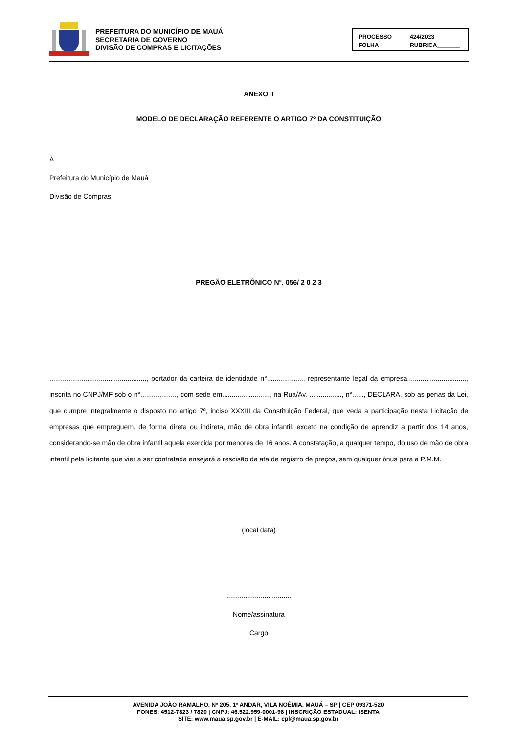PREFEITURA DO MUNICÍPIO DE MAUÁ
SECRETARIA DE GOVERNO
DIVISÃO DE COMPRAS E LICITAÇÕES
PROCESSO 424/2023 FOLHA RUBRICA_______
ANEXO II
MODELO DE DECLARAÇÃO REFERENTE O ARTIGO 7º DA CONSTITUIÇÃO
À
Prefeitura do Município de Mauá
Divisão de Compras
PREGÃO ELETRÔNICO N°. 056/ 2 0 2 3
..................................................., portador da carteira de identidade n°..................., representante legal da empresa..............................., inscrita no CNPJ/MF sob o n°..................., com sede em........................., na Rua/Av. ................., n°......, DECLARA, sob as penas da Lei, que cumpre integralmente o disposto no artigo 7º, inciso XXXIII da Constituição Federal, que veda a participação nesta Licitação de empresas que empreguem, de forma direta ou indireta, mão de obra infantil, exceto na condição de aprendiz a partir dos 14 anos, considerando-se mão de obra infantil aquela exercida por menores de 16 anos. A constatação, a qualquer tempo, do uso de mão de obra infantil pela licitante que vier a ser contratada ensejará a rescisão da ata de registro de preços, sem qualquer ônus para a P.M.M.
(local data)
..................................
Nome/assinatura
Cargo
AVENIDA JOÃO RAMALHO, Nº 205, 1º ANDAR, VILA NOÊMIA, MAUÁ – SP | CEP 09371-520
FONES: 4512-7823 / 7820 | CNPJ: 46.522.959-0001-98 | INSCRIÇÃO ESTADUAL: ISENTA
SITE: www.maua.sp.gov.br | E-MAIL: cpl@maua.sp.gov.br